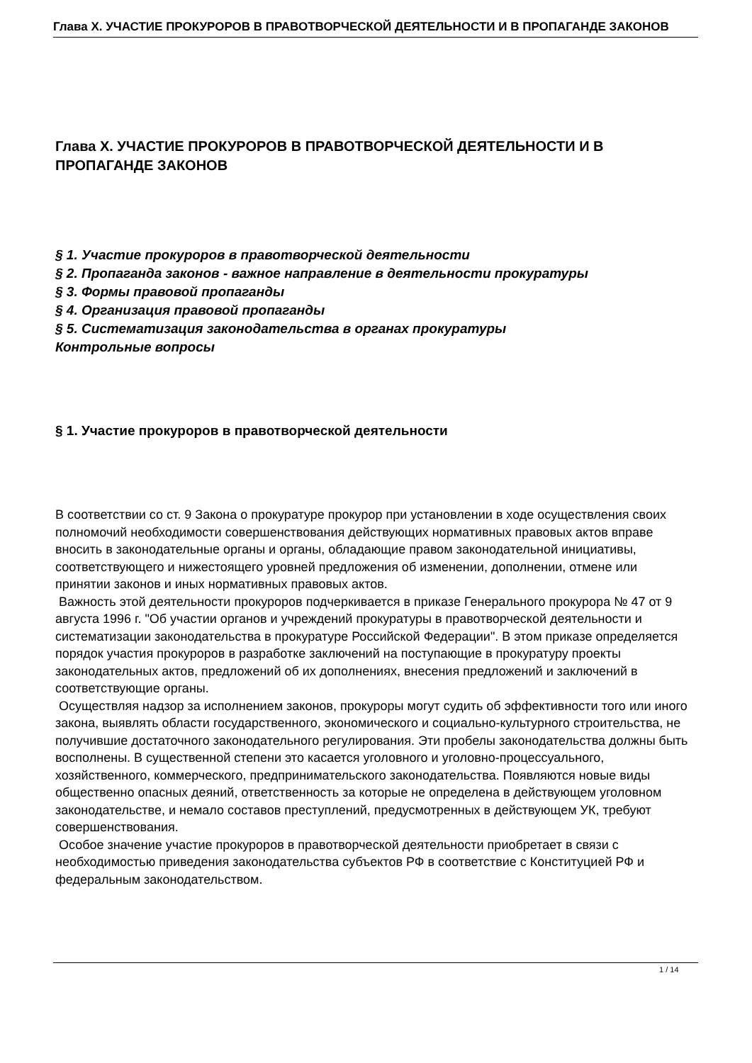Глава X. УЧАСТИЕ ПРОКУРОРОВ В ПРАВОТВОРЧЕСКОЙ ДЕЯТЕЛЬНОСТИ И В ПРОПАГАНДЕ ЗАКОНОВ
Глава X. УЧАСТИЕ ПРОКУРОРОВ В ПРАВОТВОРЧЕСКОЙ ДЕЯТЕЛЬНОСТИ И В ПРОПАГАНДЕ ЗАКОНОВ
§ 1. Участие прокуроров в правотворческой деятельности
§ 2. Пропаганда законов - важное направление в деятельности прокуратуры
§ 3. Формы правовой пропаганды
§ 4. Организация правовой пропаганды
§ 5. Систематизация законодательства в органах прокуратуры
Контрольные вопросы
§ 1. Участие прокуроров в правотворческой деятельности
В соответствии со ст. 9 Закона о прокуратуре прокурор при установлении в ходе осуществления своих полномочий необходимости совершенствования действующих нормативных правовых актов вправе вносить в законодательные органы и органы, обладающие правом законодательной инициативы, соответствующего и нижестоящего уровней предложения об изменении, дополнении, отмене или принятии законов и иных нормативных правовых актов.
Важность этой деятельности прокуроров подчеркивается в приказе Генерального прокурора № 47 от 9 августа 1996 г. "Об участии органов и учреждений прокуратуры в правотворческой деятельности и систематизации законодательства в прокуратуре Российской Федерации". В этом приказе определяется порядок участия прокуроров в разработке заключений на поступающие в прокуратуру проекты законодательных актов, предложений об их дополнениях, внесения предложений и заключений в соответствующие органы.
Осуществляя надзор за исполнением законов, прокуроры могут судить об эффективности того или иного закона, выявлять области государственного, экономического и социально-культурного строительства, не получившие достаточного законодательного регулирования. Эти пробелы законодательства должны быть восполнены. В существенной степени это касается уголовного и уголовно-процессуального, хозяйственного, коммерческого, предпринимательского законодательства. Появляются новые виды общественно опасных деяний, ответственность за которые не определена в действующем уголовном законодательстве, и немало составов преступлений, предусмотренных в действующем УК, требуют совершенствования.
Особое значение участие прокуроров в правотворческой деятельности приобретает в связи с необходимостью приведения законодательства субъектов РФ в соответствие с Конституцией РФ и федеральным законодательством.
1 / 14